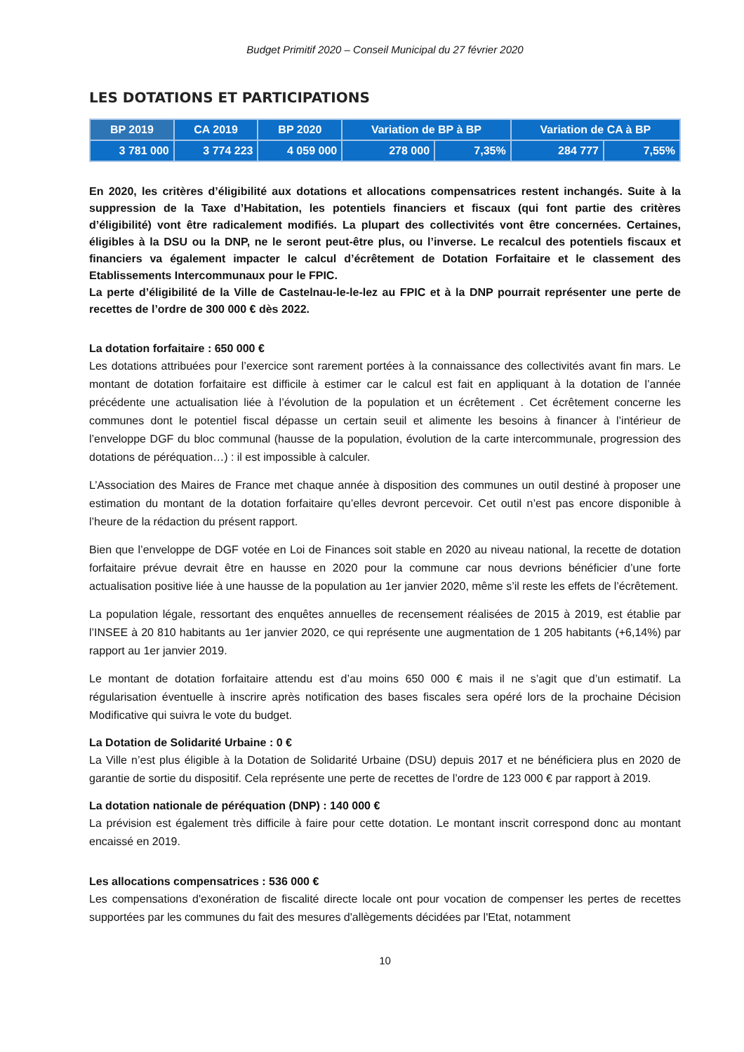Budget Primitif 2020 – Conseil Municipal du 27 février 2020
LES DOTATIONS ET PARTICIPATIONS
| BP 2019 | CA 2019 | BP 2020 | Variation de BP à BP | | Variation de CA à BP | |
| --- | --- | --- | --- | --- | --- | --- |
| 3 781 000 | 3 774 223 | 4 059 000 | 278 000 | 7,35% | 284 777 | 7,55% |
En 2020, les critères d’éligibilité aux dotations et allocations compensatrices restent inchangés. Suite à la suppression de la Taxe d’Habitation, les potentiels financiers et fiscaux (qui font partie des critères d’éligibilité) vont être radicalement modifiés. La plupart des collectivités vont être concernées. Certaines, éligibles à la DSU ou la DNP, ne le seront peut-être plus, ou l’inverse. Le recalcul des potentiels fiscaux et financiers va également impacter le calcul d’écrêtement de Dotation Forfaitaire et le classement des Etablissements Intercommunaux pour le FPIC.
La perte d’éligibilité de la Ville de Castelnau-le-le-lez au FPIC et à la DNP pourrait représenter une perte de recettes de l’ordre de 300 000 € dès 2022.
La dotation forfaitaire : 650 000 €
Les dotations attribuées pour l’exercice sont rarement portées à la connaissance des collectivités avant fin mars. Le montant de dotation forfaitaire est difficile à estimer car le calcul est fait en appliquant à la dotation de l’année précédente une actualisation liée à l’évolution de la population et un écrêtement . Cet écrêtement concerne les communes dont le potentiel fiscal dépasse un certain seuil et alimente les besoins à financer à l’intérieur de l’enveloppe DGF du bloc communal (hausse de la population, évolution de la carte intercommunale, progression des dotations de péréquation…) : il est impossible à calculer.
L’Association des Maires de France met chaque année à disposition des communes un outil destiné à proposer une estimation du montant de la dotation forfaitaire qu’elles devront percevoir. Cet outil n’est pas encore disponible à l’heure de la rédaction du présent rapport.
Bien que l’enveloppe de DGF votée en Loi de Finances soit stable en 2020 au niveau national, la recette de dotation forfaitaire prévue devrait être en hausse en 2020 pour la commune car nous devrions bénéficier d’une forte actualisation positive liée à une hausse de la population au 1er janvier 2020, même s’il reste les effets de l’écrêtement.
La population légale, ressortant des enquêtes annuelles de recensement réalisées de 2015 à 2019, est établie par l’INSEE à 20 810 habitants au 1er janvier 2020, ce qui représente une augmentation de 1 205 habitants (+6,14%) par rapport au 1er janvier 2019.
Le montant de dotation forfaitaire attendu est d’au moins 650 000 € mais il ne s’agit que d’un estimatif. La régularisation éventuelle à inscrire après notification des bases fiscales sera opéré lors de la prochaine Décision Modificative qui suivra le vote du budget.
La Dotation de Solidarité Urbaine : 0 €
La Ville n’est plus éligible à la Dotation de Solidarité Urbaine (DSU) depuis 2017 et ne bénéficiera plus en 2020 de garantie de sortie du dispositif. Cela représente une perte de recettes de l’ordre de 123 000 € par rapport à 2019.
La dotation nationale de péréquation (DNP) : 140 000 €
La prévision est également très difficile à faire pour cette dotation. Le montant inscrit correspond donc au montant encaissé en 2019.
Les allocations compensatrices : 536 000 €
Les compensations d'exonération de fiscalité directe locale ont pour vocation de compenser les pertes de recettes supportées par les communes du fait des mesures d'allègements décidées par l'Etat, notamment
10